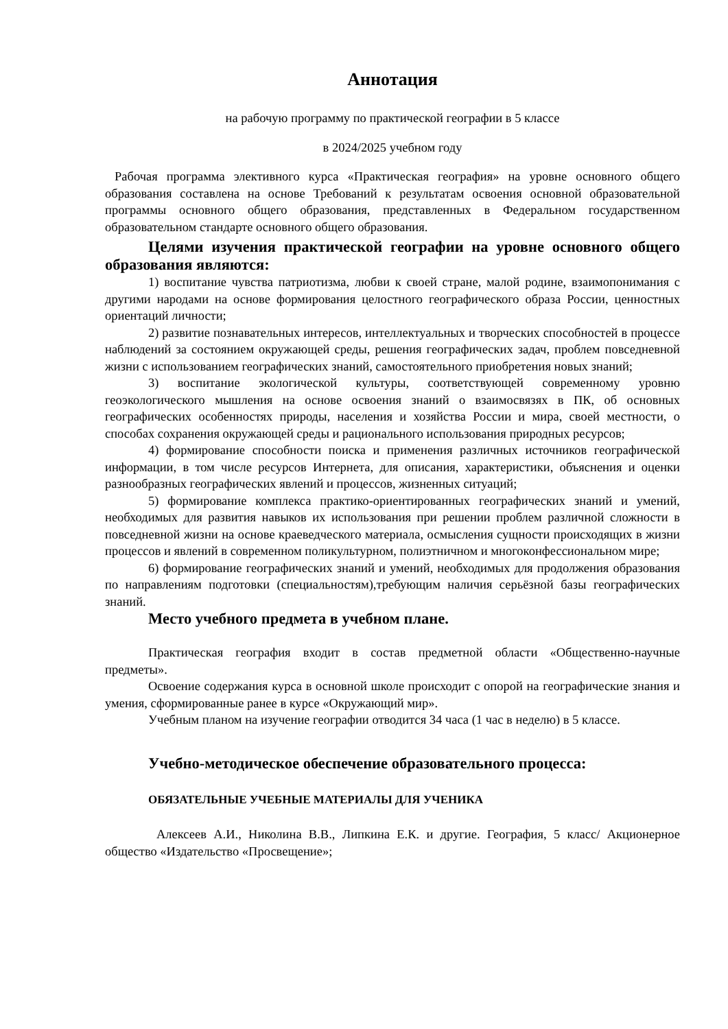Аннотация
на рабочую программу по практической географии в 5 классе
в 2024/2025 учебном году
Рабочая программа элективного курса «Практическая география» на уровне основного общего образования составлена на основе Требований к результатам освоения основной образовательной программы основного общего образования, представленных в Федеральном государственном образовательном стандарте основного общего образования.
Целями изучения практической географии на уровне основного общего образования являются:
1) воспитание чувства патриотизма, любви к своей стране, малой родине, взаимопонимания с другими народами на основе формирования целостного географического образа России, ценностных ориентаций личности;
2) развитие познавательных интересов, интеллектуальных и творческих способностей в процессе наблюдений за состоянием окружающей среды, решения географических задач, проблем повседневной жизни с использованием географических знаний, самостоятельного приобретения новых знаний;
3) воспитание экологической культуры, соответствующей современному уровню геоэкологического мышления на основе освоения знаний о взаимосвязях в ПК, об основных географических особенностях природы, населения и хозяйства России и мира, своей местности, о способах сохранения окружающей среды и рационального использования природных ресурсов;
4) формирование способности поиска и применения различных источников географической информации, в том числе ресурсов Интернета, для описания, характеристики, объяснения и оценки разнообразных географических явлений и процессов, жизненных ситуаций;
5) формирование комплекса практико-ориентированных географических знаний и умений, необходимых для развития навыков их использования при решении проблем различной сложности в повседневной жизни на основе краеведческого материала, осмысления сущности происходящих в жизни процессов и явлений в современном поликультурном, полиэтничном и многоконфессиональном мире;
6) формирование географических знаний и умений, необходимых для продолжения образования по направлениям подготовки (специальностям),требующим наличия серьёзной базы географических знаний.
Место учебного предмета в учебном плане.
Практическая география входит в состав предметной области «Общественно-научные предметы».
Освоение содержания курса в основной школе происходит с опорой на географические знания и умения, сформированные ранее в курсе «Окружающий мир».
Учебным планом на изучение географии отводится 34 часа (1 час в неделю) в 5 классе.
Учебно-методическое обеспечение образовательного процесса:
ОБЯЗАТЕЛЬНЫЕ УЧЕБНЫЕ МАТЕРИАЛЫ ДЛЯ УЧЕНИКА
Алексеев А.И., Николина В.В., Липкина Е.К. и другие. География, 5 класс/ Акционерное общество «Издательство «Просвещение»;